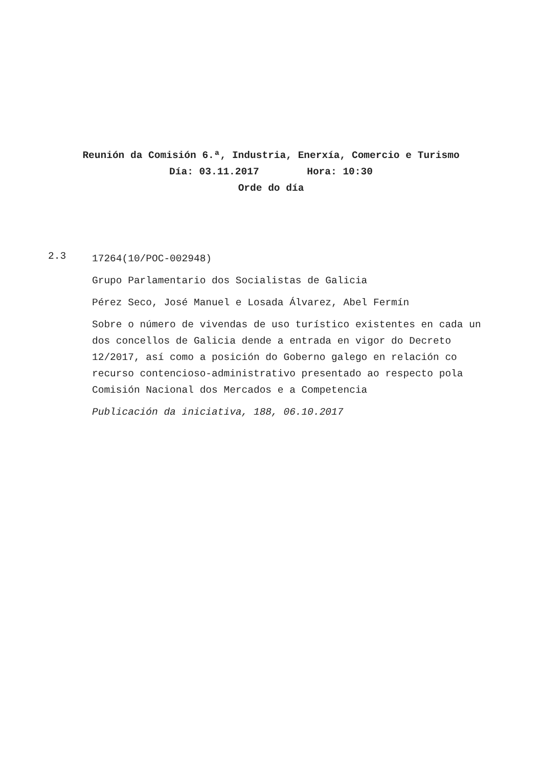Reunión da Comisión 6.ª, Industria, Enerxía, Comercio e Turismo
Día: 03.11.2017 Hora: 10:30
Orde do día
2.3
17264(10/POC-002948)
Grupo Parlamentario dos Socialistas de Galicia
Pérez Seco, José Manuel e Losada Álvarez, Abel Fermín
Sobre o número de vivendas de uso turístico existentes en cada un dos concellos de Galicia dende a entrada en vigor do Decreto 12/2017, así como a posición do Goberno galego en relación co recurso contencioso-administrativo presentado ao respecto pola Comisión Nacional dos Mercados e a Competencia
Publicación da iniciativa, 188, 06.10.2017